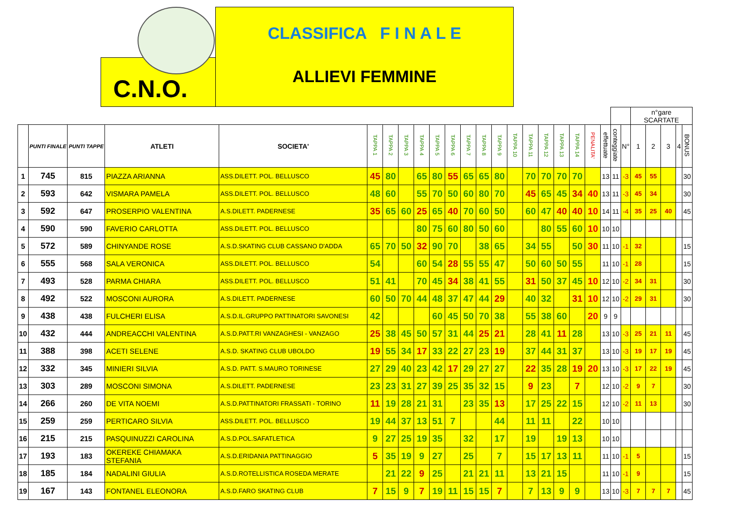C.N.O.
CLASSIFICA F I N A L E
ALLIEVI FEMMINE
| | | | | | | | | | | | | | | | | | | | | | | | n°gare SCARTATE | | | | | |
| --- | --- | --- | --- | --- | --- | --- | --- | --- | --- | --- | --- | --- | --- | --- | --- | --- | --- | --- | --- | --- | --- | --- | --- | --- | --- | --- | --- | --- |
| | PUNTI FINALE | PUNTI TAPPE | ATLETI | SOCIETA' | TAPPA 1 | TAPPA 2 | TAPPA 3 | TAPPA 4 | TAPPA 5 | TAPPA 6 | TAPPA 7 | TAPPA 8 | TAPPA 9 | TAPPA 10 | TAPPA 11 | TAPPA 12 | TAPPA 13 | TAPPA 14 | PENALITA' | effettuate | conteggiate | N° | 1 | 2 | 3 | 4 | BONUS | |
| 1 | 745 | 815 | PIAZZA ARIANNA | ASS.DILETT. POL. BELLUSCO | 45 | 80 | | 65 | 80 | 55 | 65 | 65 | 80 | | 70 | 70 | 70 | 70 | | 13 | 11 | -3 | 45 | 55 | | | 30 | |
| 2 | 593 | 642 | VISMARA PAMELA | ASS.DILETT. POL. BELLUSCO | 48 | 60 | | 55 | 70 | 50 | 60 | 80 | 70 | | 45 | 65 | 45 | 34 | 40 | 13 | 11 | -3 | 45 | 34 | | | 30 | |
| 3 | 592 | 647 | PROSERPIO VALENTINA | A.S.DILETT. PADERNESE | 35 | 65 | 60 | 25 | 65 | 40 | 70 | 60 | 50 | | 60 | 47 | 40 | 40 | 10 | 14 | 11 | -4 | 35 | 25 | 40 | | 45 | |
| 4 | 590 | 590 | FAVERIO CARLOTTA | ASS.DILETT. POL. BELLUSCO | | | | 80 | 75 | 60 | 80 | 50 | 60 | | | 80 | 55 | 60 | 10 | 10 | 10 | | | | | | | |
| 5 | 572 | 589 | CHINYANDE ROSE | A.S.D.SKATING CLUB CASSANO D'ADDA | 65 | 70 | 50 | 32 | 90 | 70 | | 38 | 65 | | 34 | 55 | | 50 | 30 | 11 | 10 | -1 | 32 | | | | 15 | |
| 6 | 555 | 568 | SALA VERONICA | ASS.DILETT. POL. BELLUSCO | 54 | | | 60 | 54 | 28 | 55 | 55 | 47 | | 50 | 60 | 50 | 55 | | 11 | 10 | -1 | 28 | | | | 15 | |
| 7 | 493 | 528 | PARMA CHIARA | ASS.DILETT. POL. BELLUSCO | 51 | 41 | | 70 | 45 | 34 | 38 | 41 | 55 | | 31 | 50 | 37 | 45 | 10 | 12 | 10 | -2 | 34 | 31 | | | 30 | |
| 8 | 492 | 522 | MOSCONI AURORA | A.S.DILETT. PADERNESE | 60 | 50 | 70 | 44 | 48 | 37 | 47 | 44 | 29 | | 40 | 32 | | 31 | 10 | 12 | 10 | -2 | 29 | 31 | | | 30 | |
| 9 | 438 | 438 | FULCHERI ELISA | A.S.D.IL.GRUPPO PATTINATORI SAVONESI | 42 | | | | 60 | 45 | 50 | 70 | 38 | | 55 | 38 | 60 | | 20 | 9 | 9 | | | | | | | |
| 10 | 432 | 444 | ANDREACCHI VALENTINA | A.S.D.PATT.RI VANZAGHESI - VANZAGO | 25 | 38 | 45 | 50 | 57 | 31 | 44 | 25 | 21 | | 28 | 41 | 11 | 28 | | 13 | 10 | -3 | 25 | 21 | 11 | | 45 | |
| 11 | 388 | 398 | ACETI SELENE | A.S.D. SKATING CLUB UBOLDO | 19 | 55 | 34 | 17 | 33 | 22 | 27 | 23 | 19 | | 37 | 44 | 31 | 37 | | 13 | 10 | -3 | 19 | 17 | 19 | | 45 | |
| 12 | 332 | 345 | MINIERI SILVIA | A.S.D. PATT. S.MAURO TORINESE | 27 | 29 | 40 | 23 | 42 | 17 | 29 | 27 | 27 | | 22 | 35 | 28 | 19 | 20 | 13 | 10 | -3 | 17 | 22 | 19 | | 45 | |
| 13 | 303 | 289 | MOSCONI SIMONA | A.S.DILETT. PADERNESE | 23 | 23 | 31 | 27 | 39 | 25 | 35 | 32 | 15 | | 9 | 23 | | 7 | | 12 | 10 | -2 | 9 | 7 | | | 30 | |
| 14 | 266 | 260 | DE VITA NOEMI | A.S.D.PATTINATORI FRASSATI - TORINO | 11 | 19 | 28 | 21 | 31 | | 23 | 35 | 13 | | 17 | 25 | 22 | 15 | | 12 | 10 | -2 | 11 | 13 | | | 30 | |
| 15 | 259 | 259 | PERTICARO SILVIA | ASS.DILETT. POL. BELLUSCO | 19 | 44 | 37 | 13 | 51 | 7 | | | 44 | | 11 | 11 | | 22 | | 10 | 10 | | | | | | | |
| 16 | 215 | 215 | PASQUINUZZI CAROLINA | A.S.D.POL.SAFATLETICA | 9 | 27 | 25 | 19 | 35 | | 32 | | 17 | | 19 | | 19 | 13 | | 10 | 10 | | | | | | | |
| 17 | 193 | 183 | OKEREKE CHIAMAKA STEFANIA | A.S.D.ERIDANIA PATTINAGGIO | 5 | 35 | 19 | 9 | 27 | | 25 | | 7 | | 15 | 17 | 13 | 11 | | 11 | 10 | -1 | 5 | | | | 15 | |
| 18 | 185 | 184 | NADALINI GIULIA | A.S.D.ROTELLISTICA ROSEDA MERATE | | 21 | 22 | 9 | 25 | | 21 | 21 | 11 | | 13 | 21 | 15 | | | 11 | 10 | -1 | 9 | | | | 15 | |
| 19 | 167 | 143 | FONTANEL ELEONORA | A.S.D.FARO SKATING CLUB | 7 | 15 | 9 | 7 | 19 | 11 | 15 | 15 | 7 | | 7 | 13 | 9 | 9 | | 13 | 10 | -3 | 7 | 7 | 7 | | 45 | |